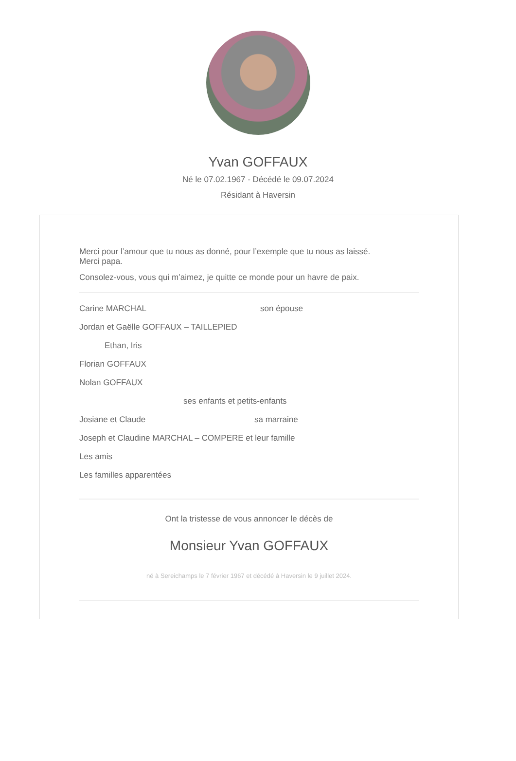Yvan GOFFAUX
Né le 07.02.1967 - Décédé le 09.07.2024
Résidant à Haversin
Merci pour l’amour que tu nous as donné, pour l’exemple que tu nous as laissé.
Merci papa.
Consolez-vous, vous qui m’aimez, je quitte ce monde pour un havre de paix.
Carine MARCHAL son épouse
Jordan et Gaëlle GOFFAUX – TAILLEPIED
Ethan, Iris
Florian GOFFAUX
Nolan GOFFAUX
ses enfants et petits-enfants
Josiane et Claude sa marraine
Joseph et Claudine MARCHAL – COMPERE et leur famille
Les amis
Les familles apparentées
Ont la tristesse de vous annoncer le décès de
Monsieur Yvan GOFFAUX
né à Sereichamps le 7 février 1967 et décédé à Haversin le 9 juillet 2024.